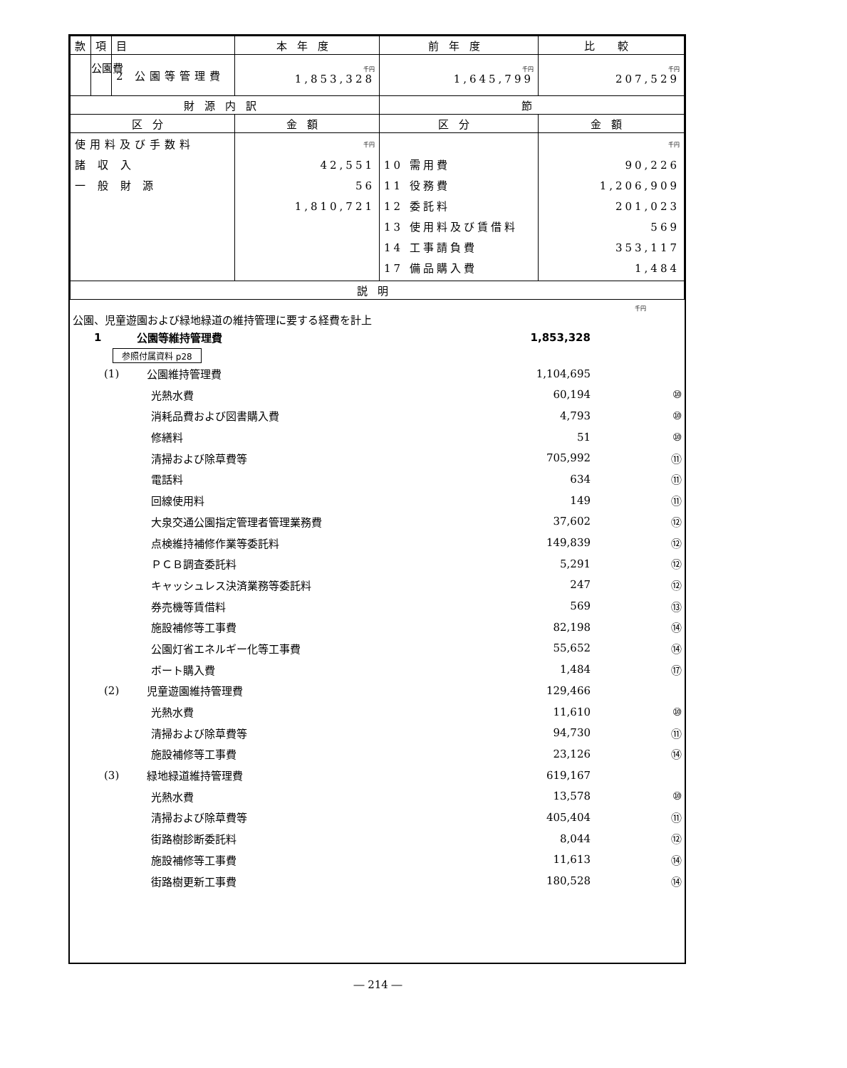公園費
| 款 | 項 | 目 | 本年度 | 前年度 | 比 較 |
| | | 2 公園等管理費 | 千円 1,853,328 | 千円 1,645,799 | 千円 207,529 |
| 財源内訳 | | | | 節 | |
| 区分 | | | 金額 | 区分 | 金額 |
| 使用料及び手数料 諸 収 入 一 般 財 源 | | | 千円 42,551 56 1,810,721 | 10 需用費 11 役務費 12 委託料 13 使用料及び賃借料 14 工事請負費 17 備品購入費 | 千円 90,226 1,206,909 201,023 569 353,117 1,484 |
| 説明 | | | | | |
千円
公園、児童遊園および緑地緑道の維持管理に要する経費を計上
1 公園等維持管理費 1,853,328
参照付属資料 p28
(1) 公園維持管理費 1,104,695
光熱水費 60,194 ⑩
消耗品費および図書購入費 4,793 ⑩
修繕料 51 ⑩
清掃および除草費等 705,992 ⑪
電話料 634 ⑪
回線使用料 149 ⑪
大泉交通公園指定管理者管理業務費 37,602 ⑫
点検維持補修作業等委託料 149,839 ⑫
ＰＣＢ調査委託料 5,291 ⑫
キャッシュレス決済業務等委託料 247 ⑫
券売機等賃借料 569 ⑬
施設補修等工事費 82,198 ⑭
公園灯省エネルギー化等工事費 55,652 ⑭
ボート購入費 1,484 ⑰
(2) 児童遊園維持管理費 129,466
光熱水費 11,610 ⑩
清掃および除草費等 94,730 ⑪
施設補修等工事費 23,126 ⑭
(3) 緑地緑道維持管理費 619,167
光熱水費 13,578 ⑩
清掃および除草費等 405,404 ⑪
街路樹診断委託料 8,044 ⑫
施設補修等工事費 11,613 ⑭
街路樹更新工事費 180,528 ⑭
― 214 ―